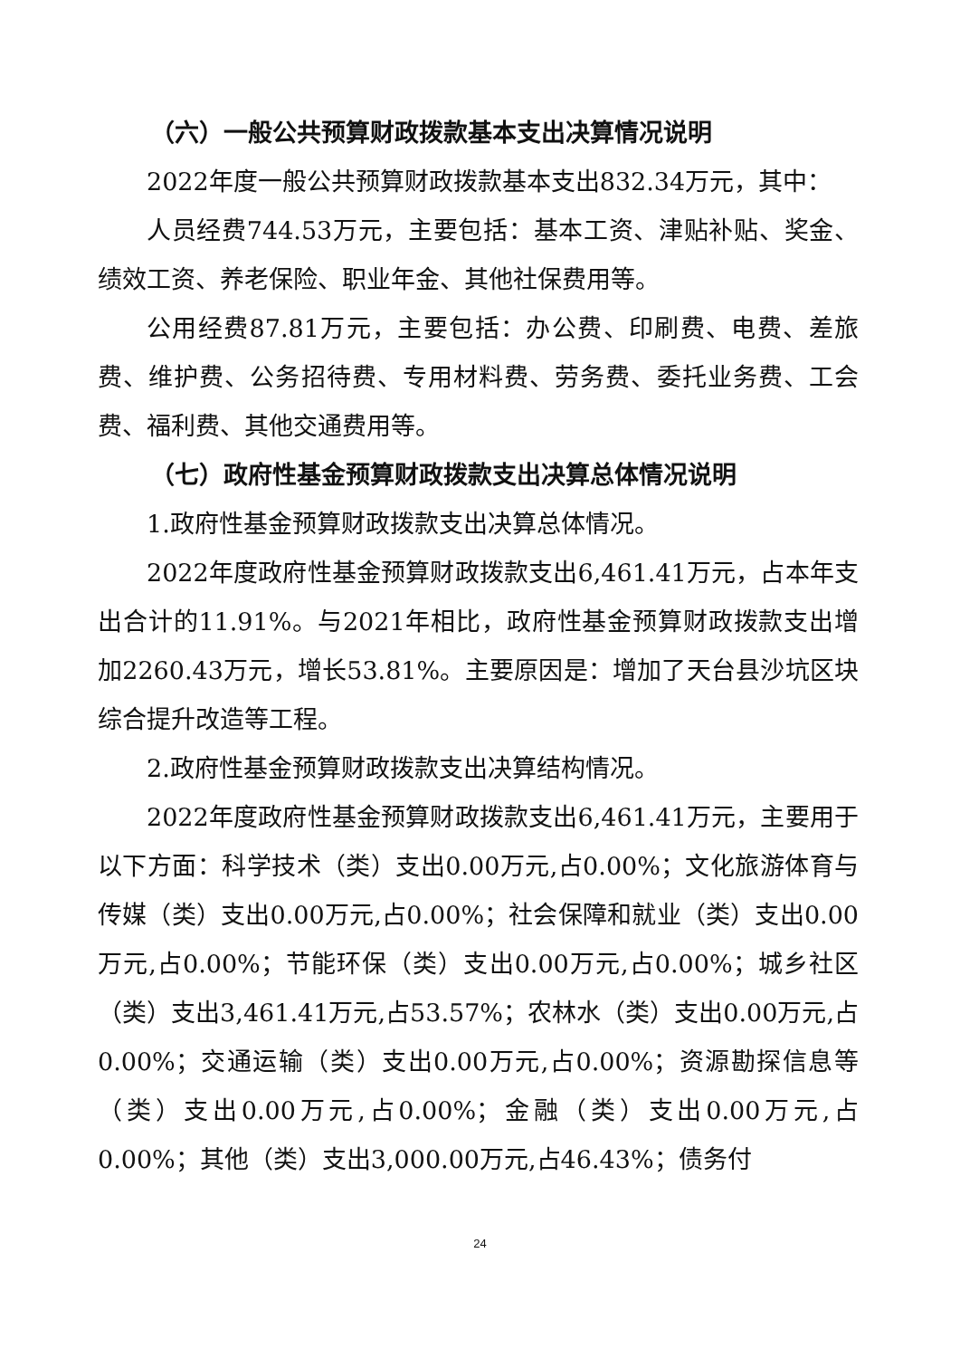（六）一般公共预算财政拨款基本支出决算情况说明
2022年度一般公共预算财政拨款基本支出832.34万元，其中：
人员经费744.53万元，主要包括：基本工资、津贴补贴、奖金、绩效工资、养老保险、职业年金、其他社保费用等。
公用经费87.81万元，主要包括：办公费、印刷费、电费、差旅费、维护费、公务招待费、专用材料费、劳务费、委托业务费、工会费、福利费、其他交通费用等。
（七）政府性基金预算财政拨款支出决算总体情况说明
1.政府性基金预算财政拨款支出决算总体情况。
2022年度政府性基金预算财政拨款支出6,461.41万元，占本年支出合计的11.91%。与2021年相比，政府性基金预算财政拨款支出增加2260.43万元，增长53.81%。主要原因是：增加了天台县沙坑区块综合提升改造等工程。
2.政府性基金预算财政拨款支出决算结构情况。
2022年度政府性基金预算财政拨款支出6,461.41万元，主要用于以下方面：科学技术（类）支出0.00万元,占0.00%；文化旅游体育与传媒（类）支出0.00万元,占0.00%；社会保障和就业（类）支出0.00万元,占0.00%；节能环保（类）支出0.00万元,占0.00%；城乡社区（类）支出3,461.41万元,占53.57%；农林水（类）支出0.00万元,占0.00%；交通运输（类）支出0.00万元,占0.00%；资源勘探信息等（类）支出0.00万元,占0.00%；金融（类）支出0.00万元,占0.00%；其他（类）支出3,000.00万元,占46.43%；债务付
24